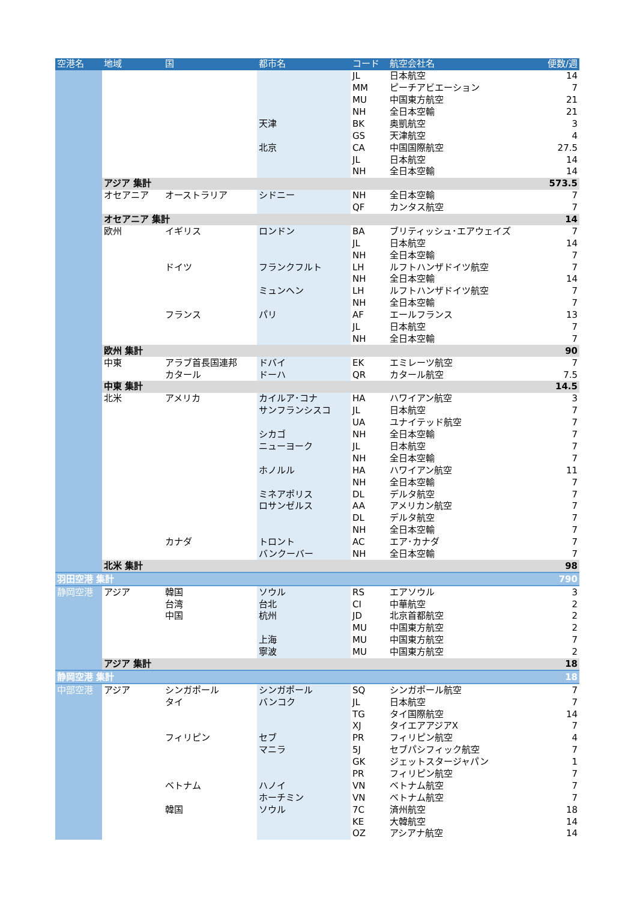| 空港名 | 地域 | 国 | 都市名 | コード | 航空会社名 | 便数/週 |
| --- | --- | --- | --- | --- | --- | --- |
| | | | | JL | 日本航空 | 14 |
| | | | | MM | ピーチアビエーション | 7 |
| | | | | MU | 中国東方航空 | 21 |
| | | | | NH | 全日本空輸 | 21 |
| | | | 天津 | BK | 奥凱航空 | 3 |
| | | | | GS | 天津航空 | 4 |
| | | | 北京 | CA | 中国国際航空 | 27.5 |
| | | | | JL | 日本航空 | 14 |
| | | | | NH | 全日本空輸 | 14 |
| | アジア 集計 | | | | | 573.5 |
| | オセアニア | オーストラリア | シドニー | NH | 全日本空輸 | 7 |
| | | | | QF | カンタス航空 | 7 |
| | オセアニア 集計 | | | | | 14 |
| | 欧州 | イギリス | ロンドン | BA | ブリティッシュ･エアウェイズ | 7 |
| | | | | JL | 日本航空 | 14 |
| | | | | NH | 全日本空輸 | 7 |
| | | ドイツ | フランクフルト | LH | ルフトハンザドイツ航空 | 7 |
| | | | | NH | 全日本空輸 | 14 |
| | | | ミュンヘン | LH | ルフトハンザドイツ航空 | 7 |
| | | | | NH | 全日本空輸 | 7 |
| | | フランス | パリ | AF | エールフランス | 13 |
| | | | | JL | 日本航空 | 7 |
| | | | | NH | 全日本空輸 | 7 |
| | 欧州 集計 | | | | | 90 |
| | 中東 | アラブ首長国連邦 | ドバイ | EK | エミレーツ航空 | 7 |
| | | カタール | ドーハ | QR | カタール航空 | 7.5 |
| | 中東 集計 | | | | | 14.5 |
| | 北米 | アメリカ | カイルア･コナ | HA | ハワイアン航空 | 3 |
| | | | サンフランシスコ | JL | 日本航空 | 7 |
| | | | | UA | ユナイテッド航空 | 7 |
| | | | シカゴ | NH | 全日本空輸 | 7 |
| | | | ニューヨーク | JL | 日本航空 | 7 |
| | | | | NH | 全日本空輸 | 7 |
| | | | ホノルル | HA | ハワイアン航空 | 11 |
| | | | | NH | 全日本空輸 | 7 |
| | | | ミネアポリス | DL | デルタ航空 | 7 |
| | | | ロサンゼルス | AA | アメリカン航空 | 7 |
| | | | | DL | デルタ航空 | 7 |
| | | | | NH | 全日本空輸 | 7 |
| | | カナダ | トロント | AC | エア･カナダ | 7 |
| | | | バンクーバー | NH | 全日本空輸 | 7 |
| | 北米 集計 | | | | | 98 |
| 羽田空港 集計 | | | | | | 790 |
| 静岡空港 | アジア | 韓国 | ソウル | RS | エアソウル | 3 |
| | | 台湾 | 台北 | CI | 中華航空 | 2 |
| | | 中国 | 杭州 | JD | 北京首都航空 | 2 |
| | | | | MU | 中国東方航空 | 2 |
| | | | 上海 | MU | 中国東方航空 | 7 |
| | | | 寧波 | MU | 中国東方航空 | 2 |
| | アジア 集計 | | | | | 18 |
| 静岡空港 集計 | | | | | | 18 |
| 中部空港 | アジア | シンガポール | シンガポール | SQ | シンガポール航空 | 7 |
| | | タイ | バンコク | JL | 日本航空 | 7 |
| | | | | TG | タイ国際航空 | 14 |
| | | | | XJ | タイエアアジアX | 7 |
| | | フィリピン | セブ | PR | フィリピン航空 | 4 |
| | | | マニラ | 5J | セブパシフィック航空 | 7 |
| | | | | GK | ジェットスタージャパン | 1 |
| | | | | PR | フィリピン航空 | 7 |
| | | ベトナム | ハノイ | VN | ベトナム航空 | 7 |
| | | | ホーチミン | VN | ベトナム航空 | 7 |
| | | 韓国 | ソウル | 7C | 済州航空 | 18 |
| | | | | KE | 大韓航空 | 14 |
| | | | | OZ | アシアナ航空 | 14 |